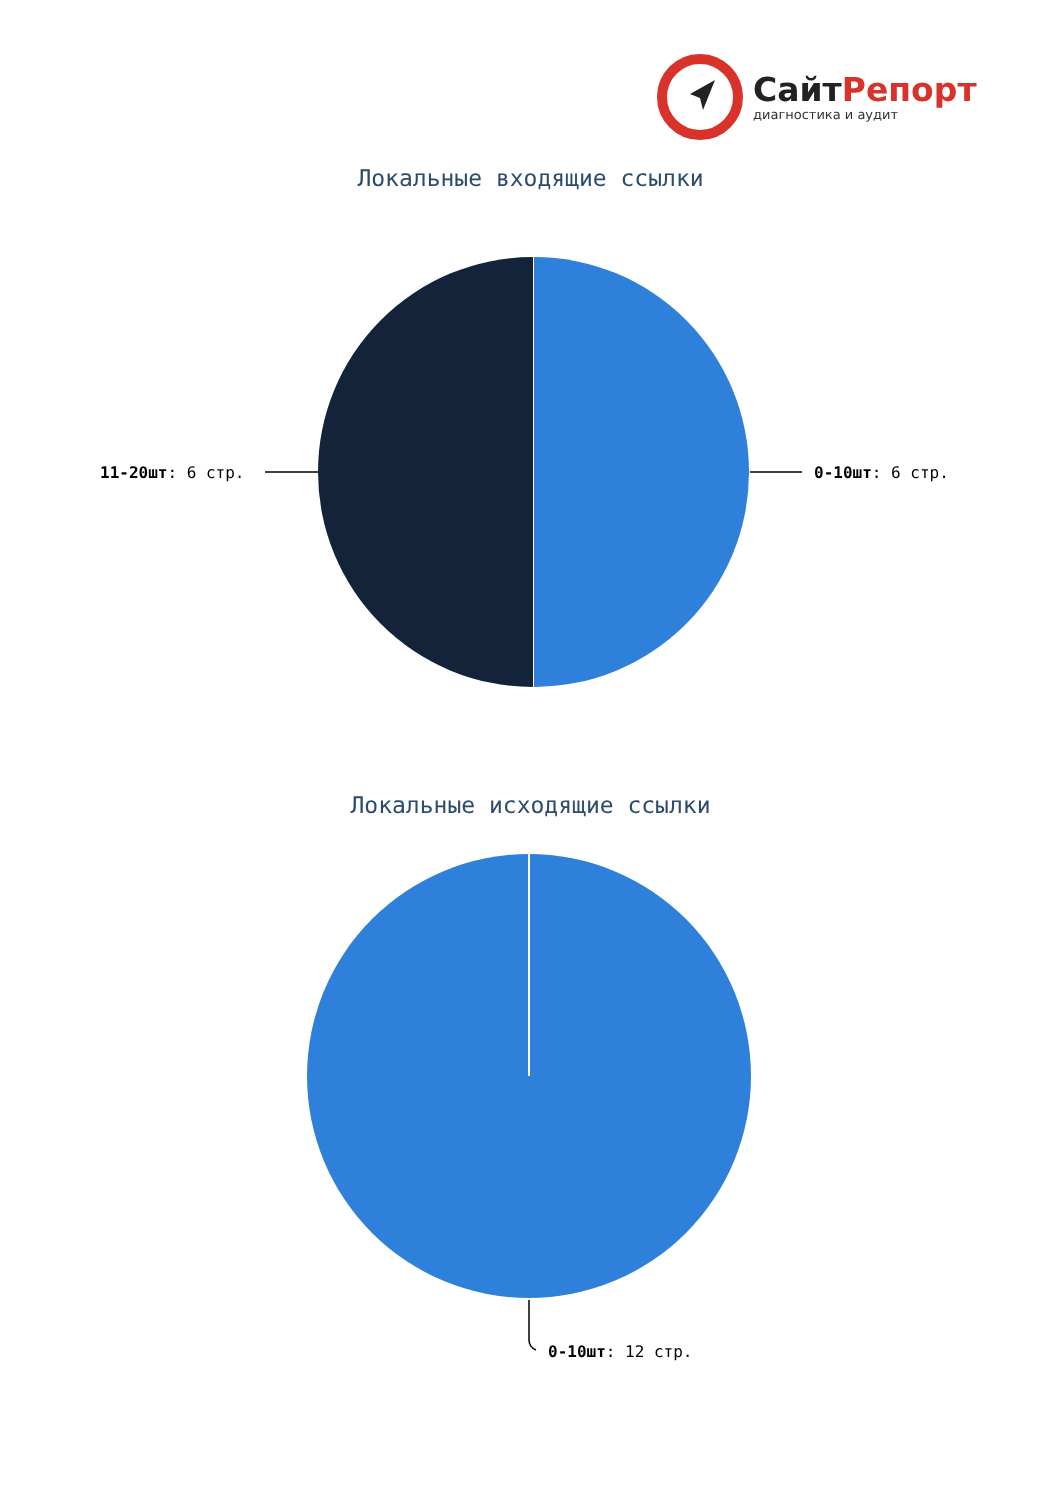СайтРепорт
диагностика и аудит
Локальные входящие ссылки
11-20шт: 6 стр. 0-10шт: 6 стр.
Локальные исходящие ссылки
0-10шт: 12 стр.